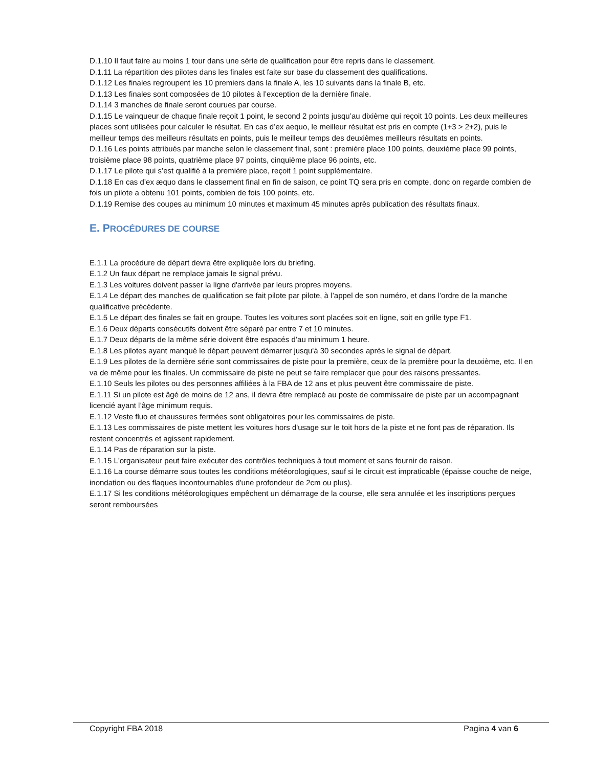D.1.10 Il faut faire au moins 1 tour dans une série de qualification pour être repris dans le classement.
D.1.11 La répartition des pilotes dans les finales est faite sur base du classement des qualifications.
D.1.12 Les finales regroupent les 10 premiers dans la finale A, les 10 suivants dans la finale B, etc.
D.1.13 Les finales sont composées de 10 pilotes à l’exception de la dernière finale.
D.1.14 3 manches de finale seront courues par course.
D.1.15 Le vainqueur de chaque finale reçoit 1 point, le second 2 points jusqu’au dixième qui reçoit 10 points. Les deux meilleures places sont utilisées pour calculer le résultat. En cas d’ex aequo, le meilleur résultat est pris en compte (1+3 > 2+2), puis le meilleur temps des meilleurs résultats en points, puis le meilleur temps des deuxièmes meilleurs résultats en points.
D.1.16 Les points attribués par manche selon le classement final, sont : première place 100 points, deuxième place 99 points, troisième place 98 points, quatrième place 97 points, cinquième place 96 points, etc.
D.1.17 Le pilote qui s’est qualifié à la première place, reçoit 1 point supplémentaire.
D.1.18 En cas d’ex æquo dans le classement final en fin de saison, ce point TQ sera pris en compte, donc on regarde combien de fois un pilote a obtenu 101 points, combien de fois 100 points, etc.
D.1.19 Remise des coupes au minimum 10 minutes et maximum 45 minutes après publication des résultats finaux.
E. PROCÉDURES DE COURSE
E.1.1 La procédure de départ devra être expliquée lors du briefing.
E.1.2 Un faux départ ne remplace jamais le signal prévu.
E.1.3 Les voitures doivent passer la ligne d'arrivée par leurs propres moyens.
E.1.4 Le départ des manches de qualification se fait pilote par pilote, à l’appel de son numéro, et dans l’ordre de la manche qualificative précédente.
E.1.5 Le départ des finales se fait en groupe. Toutes les voitures sont placées soit en ligne, soit en grille type F1.
E.1.6 Deux départs consécutifs doivent être séparé par entre 7 et 10 minutes.
E.1.7 Deux départs de la même série doivent être espacés d’au minimum 1 heure.
E.1.8 Les pilotes ayant manqué le départ peuvent démarrer jusqu'à 30 secondes après le signal de départ.
E.1.9 Les pilotes de la dernière série sont commissaires de piste pour la première, ceux de la première pour la deuxième, etc. Il en va de même pour les finales. Un commissaire de piste ne peut se faire remplacer que pour des raisons pressantes.
E.1.10 Seuls les pilotes ou des personnes affiliées à la FBA de 12 ans et plus peuvent être commissaire de piste.
E.1.11 Si un pilote est âgé de moins de 12 ans, il devra être remplacé au poste de commissaire de piste par un accompagnant licencié ayant l’âge minimum requis.
E.1.12 Veste fluo et chaussures fermées sont obligatoires pour les commissaires de piste.
E.1.13 Les commissaires de piste mettent les voitures hors d'usage sur le toit hors de la piste et ne font pas de réparation. Ils restent concentrés et agissent rapidement.
E.1.14 Pas de réparation sur la piste.
E.1.15 L'organisateur peut faire exécuter des contrôles techniques à tout moment et sans fournir de raison.
E.1.16 La course démarre sous toutes les conditions météorologiques, sauf si le circuit est impraticable (épaisse couche de neige, inondation ou des flaques incontournables d'une profondeur de 2cm ou plus).
E.1.17 Si les conditions météorologiques empêchent un démarrage de la course, elle sera annulée et les inscriptions perçues seront remboursées
Copyright FBA 2018 Pagina 4 van 6